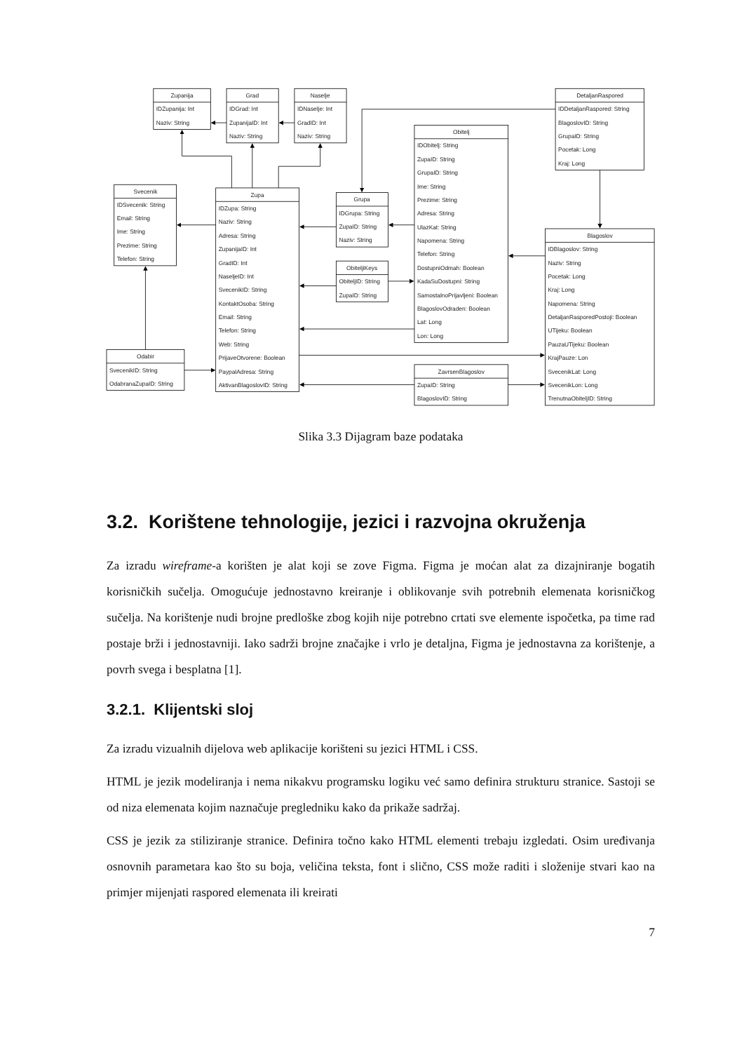Zupanija
IDZupanija: Int
Naziv: String
Grad
IDGrad: Int
ZupanijaID: Int
Naziv: String
Naselje
IDNaselje: Int
GradID: Int
Naziv: String
DetaljanRaspored
IDDetaljanRaspored: String
BlagoslovID: String
GrupaID: String
Pocetak: Long
Kraj: Long
Obitelj
IDObitelj: String
ZupaID: String
GrupaID: String
Ime: String
Prezime: String
Adresa: String
UlazKat: String
Napomena: String
Telefon: String
DostupniOdmah: Boolean
KadaSuDostupni: String
SamostalnoPrijavljeni: Boolean
BlagoslovOdraden: Boolean
Lat: Long
Lon: Long
Svecenik
IDSvecenik: String
Email: String
Ime: String
Prezime: String
Telefon: String
Zupa
IDZupa: String
Naziv: String
Adresa: String
ZupanijaID: Int
GradID: Int
NaseljeID: Int
SvecenikID: String
KontaktOsoba: String
Email: String
Telefon: String
Web: String
PrijaveOtvorene: Boolean
PaypalAdresa: String
AktivanBlagoslovID: String
Grupa
IDGrupa: String
ZupaID: String
Naziv: String
ObiteljiKeys
ObiteljID: String
ZupaID: String
Blagoslov
IDBlagoslov: String
Naziv: String
Pocetak: Long
Kraj: Long
Napomena: String
DetaljanRasporedPostoji: Boolean
UTijeku: Boolean
PauzaUTijeku: Boolean
KrajPauze: Lon
SvecenikLat: Long
SvecenikLon: Long
TrenutnaObiteljID: String
Odabir
SvecenikID: String
OdabranaZupaID: String
ZavrsenBlagoslov
ZupaID: String
BlagoslovID: String
Slika 3.3 Dijagram baze podataka
3.2. Korištene tehnologije, jezici i razvojna okruženja
Za izradu wireframe-a korišten je alat koji se zove Figma. Figma je moćan alat za dizajniranje bogatih korisničkih sučelja. Omogućuje jednostavno kreiranje i oblikovanje svih potrebnih elemenata korisničkog sučelja. Na korištenje nudi brojne predloške zbog kojih nije potrebno crtati sve elemente ispočetka, pa time rad postaje brži i jednostavniji. Iako sadrži brojne značajke i vrlo je detaljna, Figma je jednostavna za korištenje, a povrh svega i besplatna [1].
3.2.1. Klijentski sloj
Za izradu vizualnih dijelova web aplikacije korišteni su jezici HTML i CSS.
HTML je jezik modeliranja i nema nikakvu programsku logiku već samo definira strukturu stranice. Sastoji se od niza elemenata kojim naznačuje pregledniku kako da prikaže sadržaj.
CSS je jezik za stiliziranje stranice. Definira točno kako HTML elementi trebaju izgledati. Osim uređivanja osnovnih parametara kao što su boja, veličina teksta, font i slično, CSS može raditi i složenije stvari kao na primjer mijenjati raspored elemenata ili kreirati
7